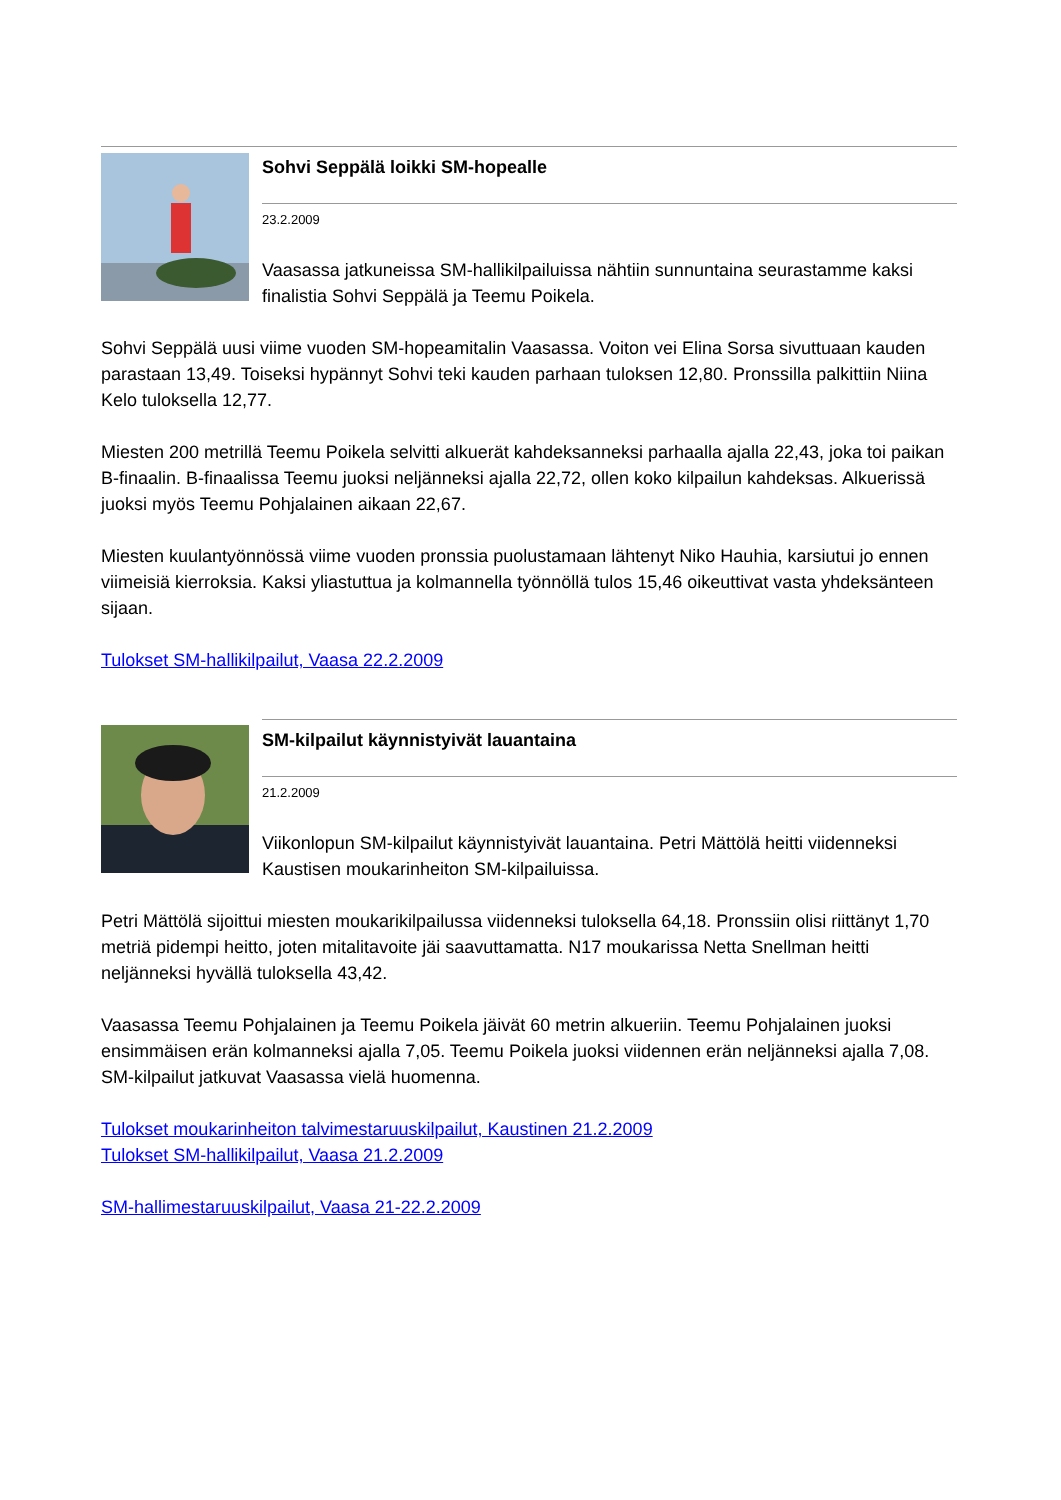Sohvi Seppälä loikki SM-hopealle
23.2.2009
Vaasassa jatkuneissa SM-hallikilpailuissa nähtiin sunnuntaina seurastamme kaksi finalistia Sohvi Seppälä ja Teemu Poikela.
Sohvi Seppälä uusi viime vuoden SM-hopeamitalin Vaasassa. Voiton vei Elina Sorsa sivuttuaan kauden parastaan 13,49. Toiseksi hypännyt Sohvi teki kauden parhaan tuloksen 12,80. Pronssilla palkittiin Niina Kelo tuloksella 12,77.
Miesten 200 metrillä Teemu Poikela selvitti alkuerät kahdeksanneksi parhaalla ajalla 22,43, joka toi paikan B-finaalin. B-finaalissa Teemu juoksi neljänneksi ajalla 22,72, ollen koko kilpailun kahdeksas. Alkuerissä juoksi myös Teemu Pohjalainen aikaan 22,67.
Miesten kuulantyönnössä viime vuoden pronssia puolustamaan lähtenyt Niko Hauhia, karsiutui jo ennen viimeisiä kierroksia. Kaksi yliastuttua ja kolmannella työnnöllä tulos 15,46 oikeuttivat vasta yhdeksänteen sijaan.
Tulokset SM-hallikilpailut, Vaasa 22.2.2009
SM-kilpailut käynnistyivät lauantaina
21.2.2009
Viikonlopun SM-kilpailut käynnistyivät lauantaina. Petri Mättölä heitti viidenneksi Kaustisen moukarinheiton SM-kilpailuissa.
Petri Mättölä sijoittui miesten moukarikilpailussa viidenneksi tuloksella 64,18. Pronssiin olisi riittänyt 1,70 metriä pidempi heitto, joten mitalitavoite jäi saavuttamatta. N17 moukarissa Netta Snellman heitti neljänneksi hyvällä tuloksella 43,42.
Vaasassa Teemu Pohjalainen ja Teemu Poikela jäivät 60 metrin alkueriin. Teemu Pohjalainen juoksi ensimmäisen erän kolmanneksi ajalla 7,05. Teemu Poikela juoksi viidennen erän neljänneksi ajalla 7,08. SM-kilpailut jatkuvat Vaasassa vielä huomenna.
Tulokset moukarinheiton talvimestaruuskilpailut, Kaustinen 21.2.2009
Tulokset SM-hallikilpailut, Vaasa 21.2.2009
SM-hallimestaruuskilpailut, Vaasa 21-22.2.2009